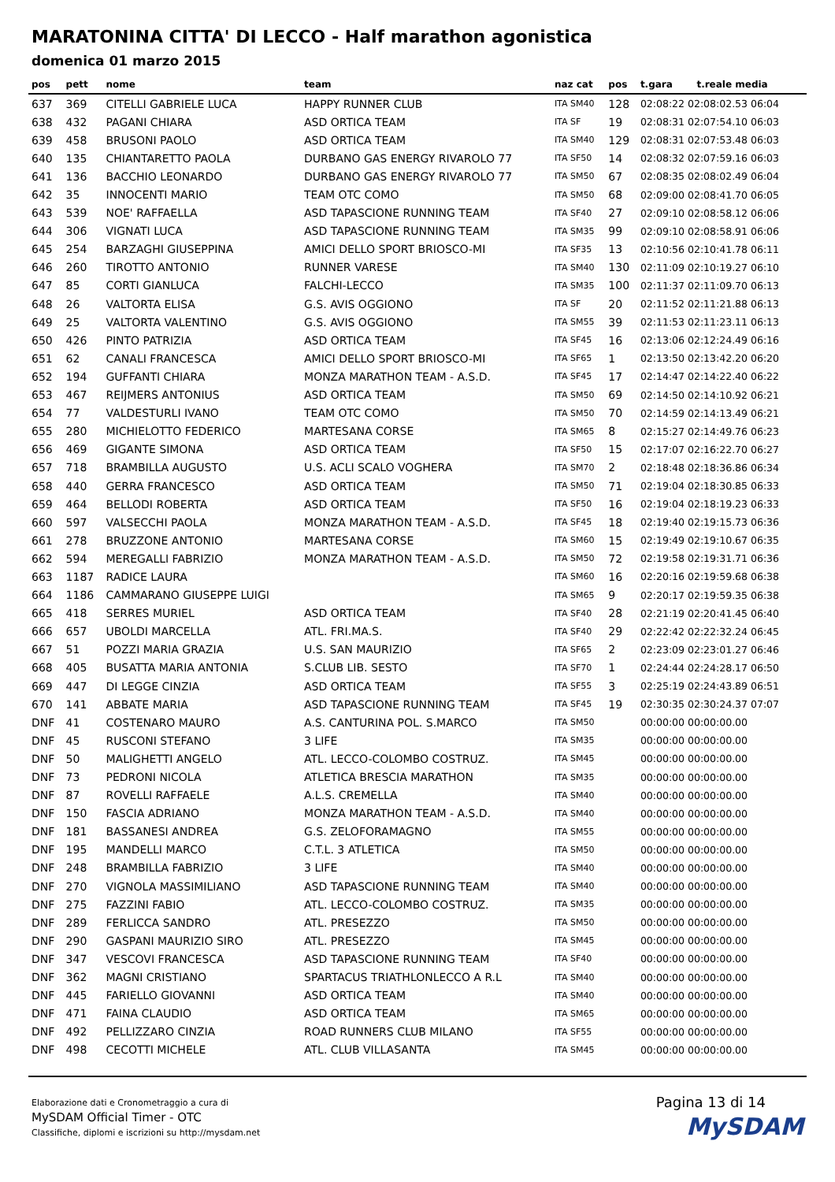MARATONINA CITTA' DI LECCO - Half marathon agonistica
domenica 01 marzo 2015
| pos | pett | nome | team | naz cat | pos | t.gara | t.reale media |
| --- | --- | --- | --- | --- | --- | --- | --- |
| 637 | 369 | CITELLI GABRIELE LUCA | HAPPY RUNNER CLUB | ITA SM40 | 128 | 02:08:22 02:08:02.53 06:04 | |
| 638 | 432 | PAGANI CHIARA | ASD ORTICA TEAM | ITA SF | 19 | 02:08:31 02:07:54.10 06:03 | |
| 639 | 458 | BRUSONI PAOLO | ASD ORTICA TEAM | ITA SM40 | 129 | 02:08:31 02:07:53.48 06:03 | |
| 640 | 135 | CHIANTARETTO PAOLA | DURBANO GAS ENERGY RIVAROLO 77 | ITA SF50 | 14 | 02:08:32 02:07:59.16 06:03 | |
| 641 | 136 | BACCHIO LEONARDO | DURBANO GAS ENERGY RIVAROLO 77 | ITA SM50 | 67 | 02:08:35 02:08:02.49 06:04 | |
| 642 | 35 | INNOCENTI MARIO | TEAM OTC COMO | ITA SM50 | 68 | 02:09:00 02:08:41.70 06:05 | |
| 643 | 539 | NOE' RAFFAELLA | ASD TAPASCIONE RUNNING TEAM | ITA SF40 | 27 | 02:09:10 02:08:58.12 06:06 | |
| 644 | 306 | VIGNATI LUCA | ASD TAPASCIONE RUNNING TEAM | ITA SM35 | 99 | 02:09:10 02:08:58.91 06:06 | |
| 645 | 254 | BARZAGHI GIUSEPPINA | AMICI DELLO SPORT BRIOSCO-MI | ITA SF35 | 13 | 02:10:56 02:10:41.78 06:11 | |
| 646 | 260 | TIROTTO ANTONIO | RUNNER VARESE | ITA SM40 | 130 | 02:11:09 02:10:19.27 06:10 | |
| 647 | 85 | CORTI GIANLUCA | FALCHI-LECCO | ITA SM35 | 100 | 02:11:37 02:11:09.70 06:13 | |
| 648 | 26 | VALTORTA ELISA | G.S. AVIS OGGIONO | ITA SF | 20 | 02:11:52 02:11:21.88 06:13 | |
| 649 | 25 | VALTORTA VALENTINO | G.S. AVIS OGGIONO | ITA SM55 | 39 | 02:11:53 02:11:23.11 06:13 | |
| 650 | 426 | PINTO PATRIZIA | ASD ORTICA TEAM | ITA SF45 | 16 | 02:13:06 02:12:24.49 06:16 | |
| 651 | 62 | CANALI FRANCESCA | AMICI DELLO SPORT BRIOSCO-MI | ITA SF65 | 1 | 02:13:50 02:13:42.20 06:20 | |
| 652 | 194 | GUFFANTI CHIARA | MONZA MARATHON TEAM - A.S.D. | ITA SF45 | 17 | 02:14:47 02:14:22.40 06:22 | |
| 653 | 467 | REIJMERS ANTONIUS | ASD ORTICA TEAM | ITA SM50 | 69 | 02:14:50 02:14:10.92 06:21 | |
| 654 | 77 | VALDESTURLI IVANO | TEAM OTC COMO | ITA SM50 | 70 | 02:14:59 02:14:13.49 06:21 | |
| 655 | 280 | MICHIELOTTO FEDERICO | MARTESANA CORSE | ITA SM65 | 8 | 02:15:27 02:14:49.76 06:23 | |
| 656 | 469 | GIGANTE SIMONA | ASD ORTICA TEAM | ITA SF50 | 15 | 02:17:07 02:16:22.70 06:27 | |
| 657 | 718 | BRAMBILLA AUGUSTO | U.S. ACLI SCALO VOGHERA | ITA SM70 | 2 | 02:18:48 02:18:36.86 06:34 | |
| 658 | 440 | GERRA FRANCESCO | ASD ORTICA TEAM | ITA SM50 | 71 | 02:19:04 02:18:30.85 06:33 | |
| 659 | 464 | BELLODI ROBERTA | ASD ORTICA TEAM | ITA SF50 | 16 | 02:19:04 02:18:19.23 06:33 | |
| 660 | 597 | VALSECCHI PAOLA | MONZA MARATHON TEAM - A.S.D. | ITA SF45 | 18 | 02:19:40 02:19:15.73 06:36 | |
| 661 | 278 | BRUZZONE ANTONIO | MARTESANA CORSE | ITA SM60 | 15 | 02:19:49 02:19:10.67 06:35 | |
| 662 | 594 | MEREGALLI FABRIZIO | MONZA MARATHON TEAM - A.S.D. | ITA SM50 | 72 | 02:19:58 02:19:31.71 06:36 | |
| 663 | 1187 | RADICE LAURA | | ITA SM60 | 16 | 02:20:16 02:19:59.68 06:38 | |
| 664 | 1186 | CAMMARANO GIUSEPPE LUIGI | | ITA SM65 | 9 | 02:20:17 02:19:59.35 06:38 | |
| 665 | 418 | SERRES MURIEL | ASD ORTICA TEAM | ITA SF40 | 28 | 02:21:19 02:20:41.45 06:40 | |
| 666 | 657 | UBOLDI MARCELLA | ATL. FRI.MA.S. | ITA SF40 | 29 | 02:22:42 02:22:32.24 06:45 | |
| 667 | 51 | POZZI MARIA GRAZIA | U.S. SAN MAURIZIO | ITA SF65 | 2 | 02:23:09 02:23:01.27 06:46 | |
| 668 | 405 | BUSATTA MARIA ANTONIA | S.CLUB LIB. SESTO | ITA SF70 | 1 | 02:24:44 02:24:28.17 06:50 | |
| 669 | 447 | DI LEGGE CINZIA | ASD ORTICA TEAM | ITA SF55 | 3 | 02:25:19 02:24:43.89 06:51 | |
| 670 | 141 | ABBATE MARIA | ASD TAPASCIONE RUNNING TEAM | ITA SF45 | 19 | 02:30:35 02:30:24.37 07:07 | |
| DNF | 41 | COSTENARO MAURO | A.S. CANTURINA POL. S.MARCO | ITA SM50 | | 00:00:00 00:00:00.00 | |
| DNF | 45 | RUSCONI STEFANO | 3 LIFE | ITA SM35 | | 00:00:00 00:00:00.00 | |
| DNF | 50 | MALIGHETTI ANGELO | ATL. LECCO-COLOMBO COSTRUZ. | ITA SM45 | | 00:00:00 00:00:00.00 | |
| DNF | 73 | PEDRONI NICOLA | ATLETICA BRESCIA MARATHON | ITA SM35 | | 00:00:00 00:00:00.00 | |
| DNF | 87 | ROVELLI RAFFAELE | A.L.S. CREMELLA | ITA SM40 | | 00:00:00 00:00:00.00 | |
| DNF | 150 | FASCIA ADRIANO | MONZA MARATHON TEAM - A.S.D. | ITA SM40 | | 00:00:00 00:00:00.00 | |
| DNF | 181 | BASSANESI ANDREA | G.S. ZELOFORAMAGNO | ITA SM55 | | 00:00:00 00:00:00.00 | |
| DNF | 195 | MANDELLI MARCO | C.T.L. 3 ATLETICA | ITA SM50 | | 00:00:00 00:00:00.00 | |
| DNF | 248 | BRAMBILLA FABRIZIO | 3 LIFE | ITA SM40 | | 00:00:00 00:00:00.00 | |
| DNF | 270 | VIGNOLA MASSIMILIANO | ASD TAPASCIONE RUNNING TEAM | ITA SM40 | | 00:00:00 00:00:00.00 | |
| DNF | 275 | FAZZINI FABIO | ATL. LECCO-COLOMBO COSTRUZ. | ITA SM35 | | 00:00:00 00:00:00.00 | |
| DNF | 289 | FERLICCA SANDRO | ATL. PRESEZZO | ITA SM50 | | 00:00:00 00:00:00.00 | |
| DNF | 290 | GASPANI MAURIZIO SIRO | ATL. PRESEZZO | ITA SM45 | | 00:00:00 00:00:00.00 | |
| DNF | 347 | VESCOVI FRANCESCA | ASD TAPASCIONE RUNNING TEAM | ITA SF40 | | 00:00:00 00:00:00.00 | |
| DNF | 362 | MAGNI CRISTIANO | SPARTACUS TRIATHLONLECCO A R.L | ITA SM40 | | 00:00:00 00:00:00.00 | |
| DNF | 445 | FARIELLO GIOVANNI | ASD ORTICA TEAM | ITA SM40 | | 00:00:00 00:00:00.00 | |
| DNF | 471 | FAINA CLAUDIO | ASD ORTICA TEAM | ITA SM65 | | 00:00:00 00:00:00.00 | |
| DNF | 492 | PELLIZZARO CINZIA | ROAD RUNNERS CLUB MILANO | ITA SF55 | | 00:00:00 00:00:00.00 | |
| DNF | 498 | CECOTTI MICHELE | ATL. CLUB VILLASANTA | ITA SM45 | | 00:00:00 00:00:00.00 | |
Elaborazione dati e Cronometraggio a cura di
MySDAM Official Timer - OTC
Classifiche, diplomi e iscrizioni su http://mysdam.net
Pagina 13 di 14
MySDAM